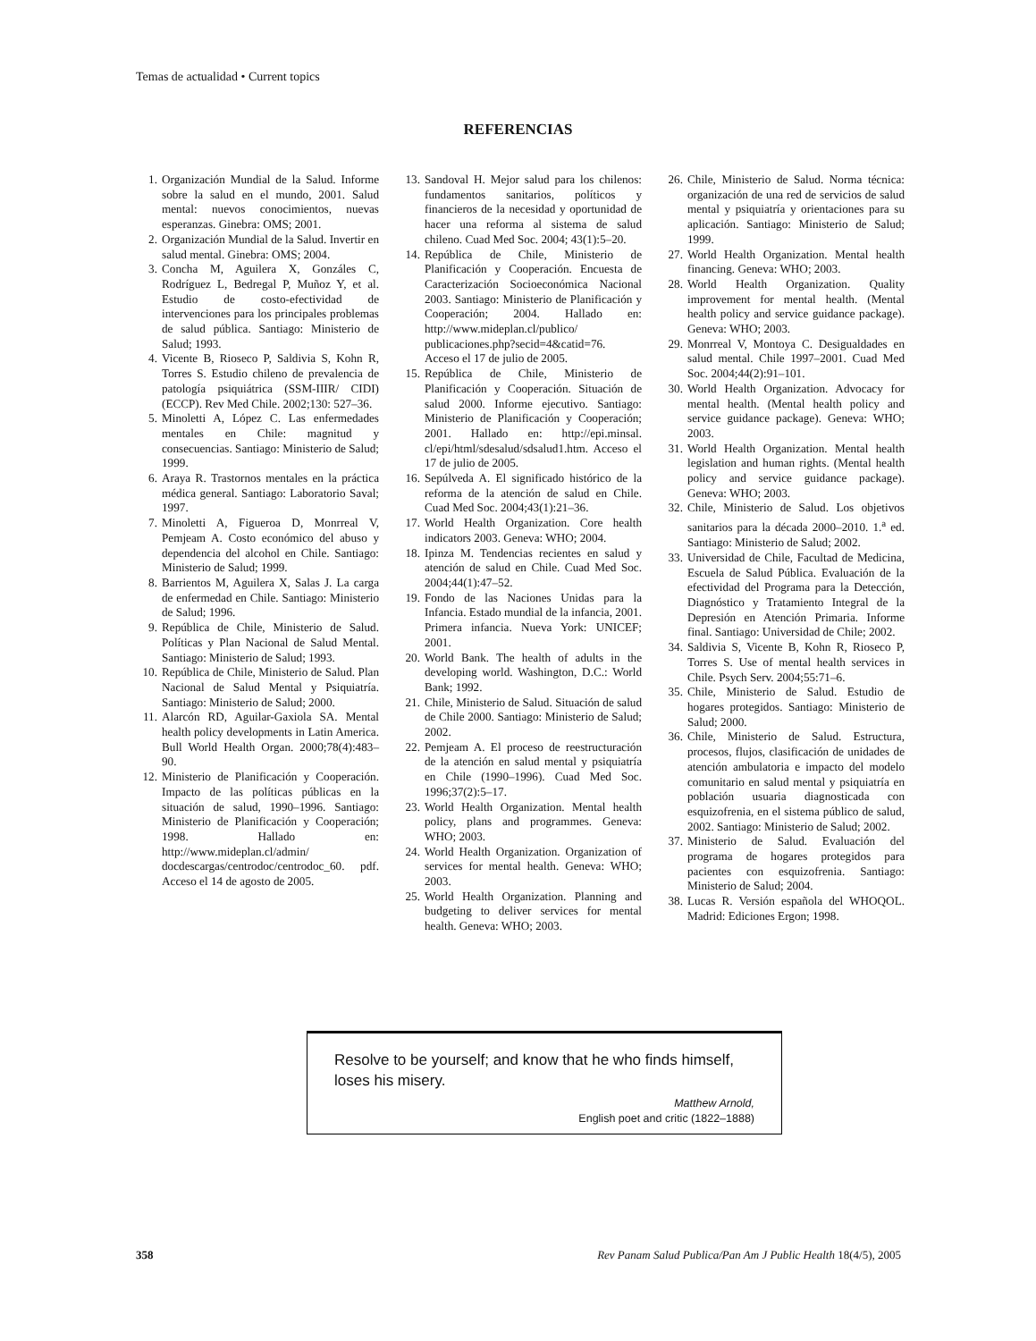Temas de actualidad • Current topics
REFERENCIAS
1. Organización Mundial de la Salud. Informe sobre la salud en el mundo, 2001. Salud mental: nuevos conocimientos, nuevas esperanzas. Ginebra: OMS; 2001.
2. Organización Mundial de la Salud. Invertir en salud mental. Ginebra: OMS; 2004.
3. Concha M, Aguilera X, Gonzáles C, Rodríguez L, Bedregal P, Muñoz Y, et al. Estudio de costo-efectividad de intervenciones para los principales problemas de salud pública. Santiago: Ministerio de Salud; 1993.
4. Vicente B, Rioseco P, Saldivia S, Kohn R, Torres S. Estudio chileno de prevalencia de patología psiquiátrica (SSM-IIIR/ CIDI) (ECCP). Rev Med Chile. 2002;130: 527–36.
5. Minoletti A, López C. Las enfermedades mentales en Chile: magnitud y consecuencias. Santiago: Ministerio de Salud; 1999.
6. Araya R. Trastornos mentales en la práctica médica general. Santiago: Laboratorio Saval; 1997.
7. Minoletti A, Figueroa D, Monrreal V, Pemjeam A. Costo económico del abuso y dependencia del alcohol en Chile. Santiago: Ministerio de Salud; 1999.
8. Barrientos M, Aguilera X, Salas J. La carga de enfermedad en Chile. Santiago: Ministerio de Salud; 1996.
9. República de Chile, Ministerio de Salud. Políticas y Plan Nacional de Salud Mental. Santiago: Ministerio de Salud; 1993.
10. República de Chile, Ministerio de Salud. Plan Nacional de Salud Mental y Psiquiatría. Santiago: Ministerio de Salud; 2000.
11. Alarcón RD, Aguilar-Gaxiola SA. Mental health policy developments in Latin America. Bull World Health Organ. 2000;78(4):483–90.
12. Ministerio de Planificación y Cooperación. Impacto de las políticas públicas en la situación de salud, 1990–1996. Santiago: Ministerio de Planificación y Cooperación; 1998. Hallado en: http://www.mideplan.cl/admin/ docdescargas/centrodoc/centrodoc_60. pdf. Acceso el 14 de agosto de 2005.
13. Sandoval H. Mejor salud para los chilenos: fundamentos sanitarios, políticos y financieros de la necesidad y oportunidad de hacer una reforma al sistema de salud chileno. Cuad Med Soc. 2004; 43(1):5–20.
14. República de Chile, Ministerio de Planificación y Cooperación. Encuesta de Caracterización Socioeconómica Nacional 2003. Santiago: Ministerio de Planificación y Cooperación; 2004. Hallado en: http://www.mideplan.cl/publico/ publicaciones.php?secid=4&catid=76. Acceso el 17 de julio de 2005.
15. República de Chile, Ministerio de Planificación y Cooperación. Situación de salud 2000. Informe ejecutivo. Santiago: Ministerio de Planificación y Cooperación; 2001. Hallado en: http://epi.minsal. cl/epi/html/sdesalud/sdsalud1.htm. Acceso el 17 de julio de 2005.
16. Sepúlveda A. El significado histórico de la reforma de la atención de salud en Chile. Cuad Med Soc. 2004;43(1):21–36.
17. World Health Organization. Core health indicators 2003. Geneva: WHO; 2004.
18. Ipinza M. Tendencias recientes en salud y atención de salud en Chile. Cuad Med Soc. 2004;44(1):47–52.
19. Fondo de las Naciones Unidas para la Infancia. Estado mundial de la infancia, 2001. Primera infancia. Nueva York: UNICEF; 2001.
20. World Bank. The health of adults in the developing world. Washington, D.C.: World Bank; 1992.
21. Chile, Ministerio de Salud. Situación de salud de Chile 2000. Santiago: Ministerio de Salud; 2002.
22. Pemjeam A. El proceso de reestructuración de la atención en salud mental y psiquiatría en Chile (1990–1996). Cuad Med Soc. 1996;37(2):5–17.
23. World Health Organization. Mental health policy, plans and programmes. Geneva: WHO; 2003.
24. World Health Organization. Organization of services for mental health. Geneva: WHO; 2003.
25. World Health Organization. Planning and budgeting to deliver services for mental health. Geneva: WHO; 2003.
26. Chile, Ministerio de Salud. Norma técnica: organización de una red de servicios de salud mental y psiquiatría y orientaciones para su aplicación. Santiago: Ministerio de Salud; 1999.
27. World Health Organization. Mental health financing. Geneva: WHO; 2003.
28. World Health Organization. Quality improvement for mental health. (Mental health policy and service guidance package). Geneva: WHO; 2003.
29. Monrreal V, Montoya C. Desigualdades en salud mental. Chile 1997–2001. Cuad Med Soc. 2004;44(2):91–101.
30. World Health Organization. Advocacy for mental health. (Mental health policy and service guidance package). Geneva: WHO; 2003.
31. World Health Organization. Mental health legislation and human rights. (Mental health policy and service guidance package). Geneva: WHO; 2003.
32. Chile, Ministerio de Salud. Los objetivos sanitarios para la década 2000–2010. 1.<sup>a</sup> ed. Santiago: Ministerio de Salud; 2002.
33. Universidad de Chile, Facultad de Medicina, Escuela de Salud Pública. Evaluación de la efectividad del Programa para la Detección, Diagnóstico y Tratamiento Integral de la Depresión en Atención Primaria. Informe final. Santiago: Universidad de Chile; 2002.
34. Saldivia S, Vicente B, Kohn R, Rioseco P, Torres S. Use of mental health services in Chile. Psych Serv. 2004;55:71–6.
35. Chile, Ministerio de Salud. Estudio de hogares protegidos. Santiago: Ministerio de Salud; 2000.
36. Chile, Ministerio de Salud. Estructura, procesos, flujos, clasificación de unidades de atención ambulatoria e impacto del modelo comunitario en salud mental y psiquiatría en población usuaria diagnosticada con esquizofrenia, en el sistema público de salud, 2002. Santiago: Ministerio de Salud; 2002.
37. Ministerio de Salud. Evaluación del programa de hogares protegidos para pacientes con esquizofrenia. Santiago: Ministerio de Salud; 2004.
38. Lucas R. Versión española del WHOQOL. Madrid: Ediciones Ergon; 1998.
Resolve to be yourself; and know that he who finds himself, loses his misery.
Matthew Arnold,
English poet and critic (1822–1888)
358 Rev Panam Salud Publica/Pan Am J Public Health 18(4/5), 2005